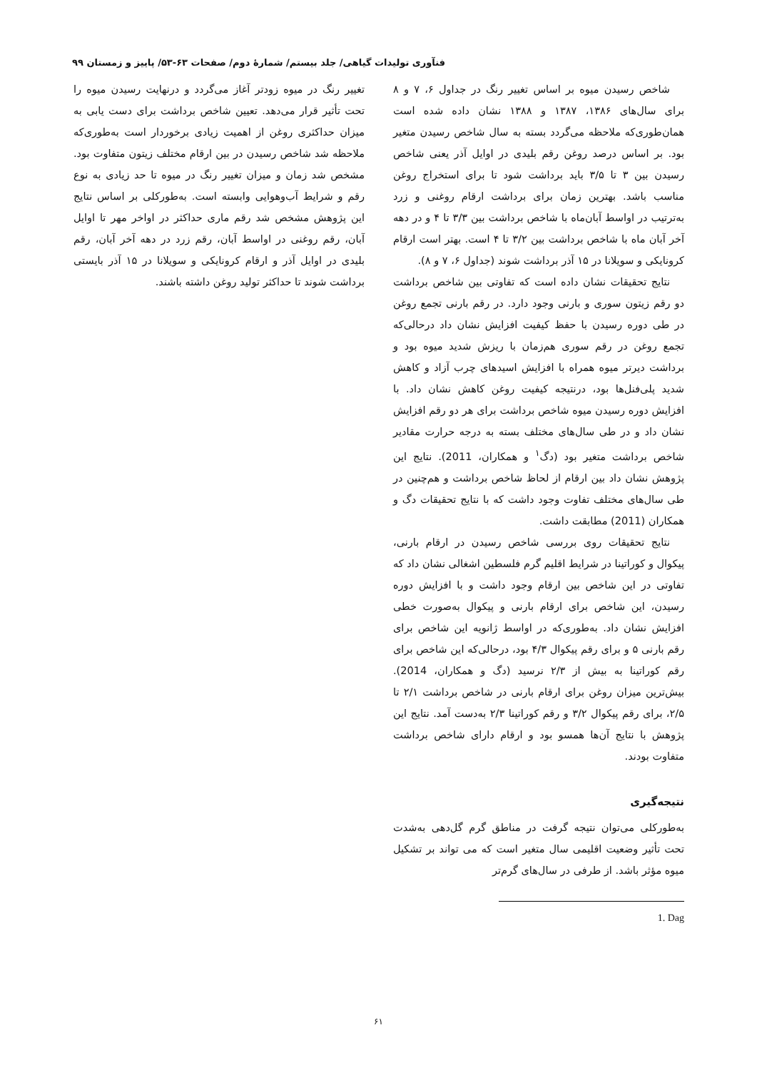فنآوری تولیدات گیاهی/ جلد بیستم/ شمارهٔ دوم/ صفحات ۶۳-۵۳/ پاییز و زمستان ۹۹
شاخص رسیدن میوه بر اساس تغییر رنگ در جداول ۶، ۷ و ۸ برای سال‌های ۱۳۸۶، ۱۳۸۷ و ۱۳۸۸ نشان داده شده است همان‌طوری‌که ملاحظه می‌گردد بسته به سال شاخص رسیدن متغیر بود. بر اساس درصد روغن رقم بلیدی در اوایل آذر یعنی شاخص رسیدن بین ۳ تا ۳/۵ باید برداشت شود تا برای استخراج روغن مناسب باشد. بهترین زمان برای برداشت ارقام روغنی و زرد به‌ترتیب در اواسط آبان‌ماه با شاخص برداشت بین ۳/۳ تا ۴ و در دهه آخر آبان ماه با شاخص برداشت بین ۳/۲ تا ۴ است. بهتر است ارقام کرونایکی و سویلانا در ۱۵ آذر برداشت شوند (جداول ۶، ۷ و ۸).
نتایج تحقیقات نشان داده است که تفاوتی بین شاخص برداشت دو رقم زیتون سوری و بارنی وجود دارد. در رقم بارنی تجمع روغن در طی دوره رسیدن با حفظ کیفیت افزایش نشان داد درحالی‌که تجمع روغن در رقم سوری هم‌زمان با ریزش شدید میوه بود و برداشت دیرتر میوه همراه با افزایش اسیدهای چرب آزاد و کاهش شدید پلی‌فنل‌ها بود، درنتیجه کیفیت روغن کاهش نشان داد. با افزایش دوره رسیدن میوه شاخص برداشت برای هر دو رقم افزایش نشان داد و در طی سال‌های مختلف بسته به درجه حرارت مقادیر شاخص برداشت متغیر بود (دگ<sup>۱</sup> و همکاران، 2011). نتایج این پژوهش نشان داد بین ارقام از لحاظ شاخص برداشت و هم‌چنین در طی سال‌های مختلف تفاوت وجود داشت که با نتایج تحقیقات دگ و همکاران (2011) مطابقت داشت.
نتایج تحقیقات روی بررسی شاخص رسیدن در ارقام بارنی، پیکوال و کوراتینا در شرایط اقلیم گرم فلسطین اشغالی نشان داد که تفاوتی در این شاخص بین ارقام وجود داشت و با افزایش دوره رسیدن، این شاخص برای ارقام بارنی و پیکوال به‌صورت خطی افزایش نشان داد. به‌طوری‌که در اواسط ژانویه این شاخص برای رقم بارنی ۵ و برای رقم پیکوال ۴/۳ بود، درحالی‌که این شاخص برای رقم کوراتینا به بیش از ۲/۳ نرسید (دگ و همکاران، 2014). بیش‌ترین میزان روغن برای ارقام بارنی در شاخص برداشت ۲/۱ تا ۲/۵، برای رقم پیکوال ۳/۲ و رقم کوراتینا ۲/۳ به‌دست آمد. نتایج این پژوهش با نتایج آن‌ها همسو بود و ارقام دارای شاخص برداشت متفاوت بودند.
نتیجه‌گیری
به‌طورکلی می‌توان نتیجه گرفت در مناطق گرم گل‌دهی به‌شدت تحت تأثیر وضعیت اقلیمی سال متغیر است که می تواند بر تشکیل میوه مؤثر باشد. از طرفی در سال‌های گرم‌تر
1. Dag
تغییر رنگ در میوه زودتر آغاز می‌گردد و درنهایت رسیدن میوه را تحت تأثیر قرار می‌دهد. تعیین شاخص برداشت برای دست یابی به میزان حداکثری روغن از اهمیت زیادی برخوردار است به‌طوری‌که ملاحظه شد شاخص رسیدن در بین ارقام مختلف زیتون متفاوت بود. مشخص شد زمان و میزان تغییر رنگ در میوه تا حد زیادی به نوع رقم و شرایط آب‌وهوایی وابسته است. به‌طورکلی بر اساس نتایج این پژوهش مشخص شد رقم ماری حداکثر در اواخر مهر تا اوایل آبان، رقم روغنی در اواسط آبان، رقم زرد در دهه آخر آبان، رقم بلیدی در اوایل آذر و ارقام کرونایکی و سویلانا در ۱۵ آذر بایستی برداشت شوند تا حداکثر تولید روغن داشته باشند.
۶۱